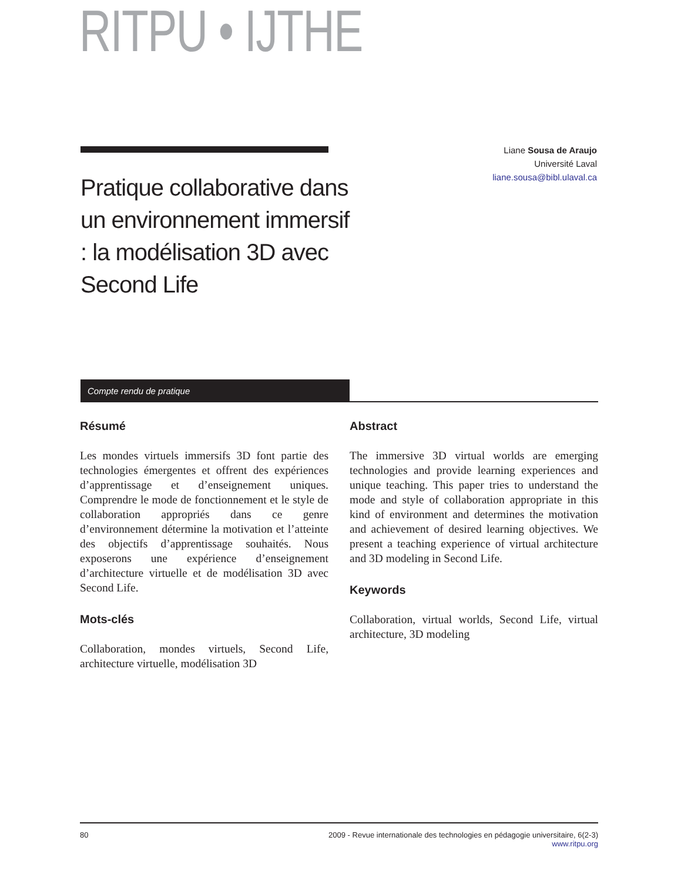RITPU • IJTHE
Liane Sousa de Araujo
Université Laval
liane.sousa@bibl.ulaval.ca
Pratique collaborative dans un environnement immersif : la modélisation 3D avec Second Life
Compte rendu de pratique
Résumé
Les mondes virtuels immersifs 3D font partie des technologies émergentes et offrent des expériences d’apprentissage et d’enseignement uniques. Comprendre le mode de fonctionnement et le style de collaboration appropriés dans ce genre d’environnement détermine la motivation et l’atteinte des objectifs d’apprentissage souhaités. Nous exposerons une expérience d’enseignement d’architecture virtuelle et de modélisation 3D avec Second Life.
Mots-clés
Collaboration, mondes virtuels, Second Life, architecture virtuelle, modélisation 3D
Abstract
The immersive 3D virtual worlds are emerging technologies and provide learning experiences and unique teaching. This paper tries to understand the mode and style of collaboration appropriate in this kind of environment and determines the motivation and achievement of desired learning objectives. We present a teaching experience of virtual architecture and 3D modeling in Second Life.
Keywords
Collaboration, virtual worlds, Second Life, virtual architecture, 3D modeling
80 2009 - Revue internationale des technologies en pédagogie universitaire, 6(2-3)
www.ritpu.org